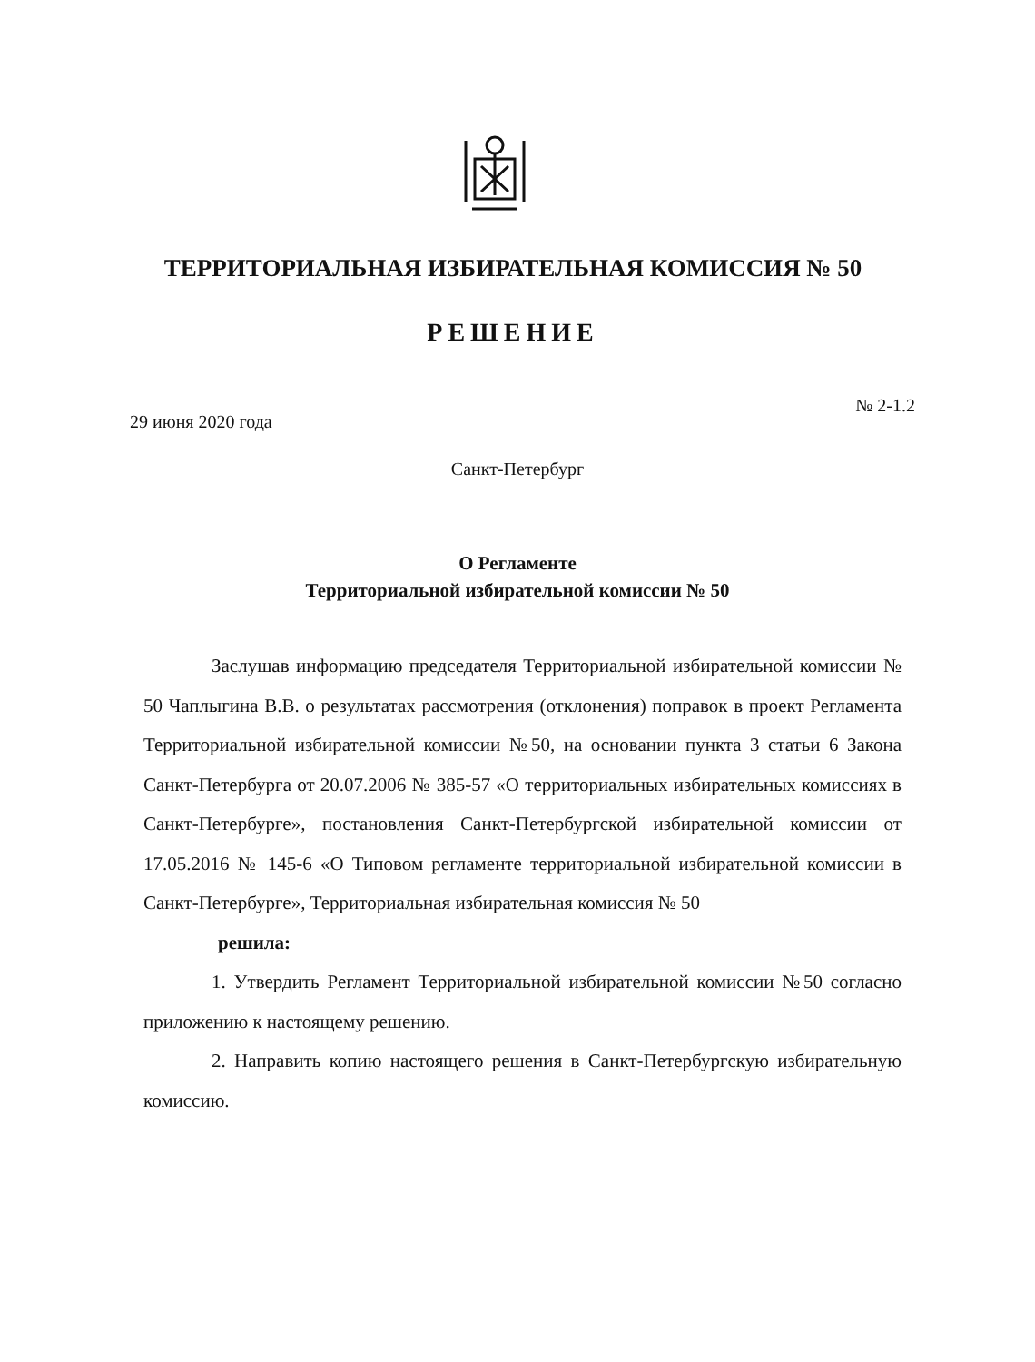ТЕРРИТОРИАЛЬНАЯ ИЗБИРАТЕЛЬНАЯ КОМИССИЯ № 50
РЕШЕНИЕ
29 июня 2020 года № 2-1.2
Санкт-Петербург
О Регламенте
Территориальной избирательной комиссии № 50
Заслушав информацию председателя Территориальной избирательной комиссии № 50 Чаплыгина В.В. о результатах рассмотрения (отклонения) поправок в проект Регламента Территориальной избирательной комиссии №50, на основании пункта 3 статьи 6 Закона Санкт-Петербурга от 20.07.2006 № 385-57 «О территориальных избирательных комиссиях в Санкт-Петербурге», постановления Санкт-Петербургской избирательной комиссии от 17.05.2016 № 145-6 «О Типовом регламенте территориальной избирательной комиссии в Санкт-Петербурге», Территориальная избирательная комиссия № 50
решила:
1. Утвердить Регламент Территориальной избирательной комиссии №50 согласно приложению к настоящему решению.
2. Направить копию настоящего решения в Санкт-Петербургскую избирательную комиссию.